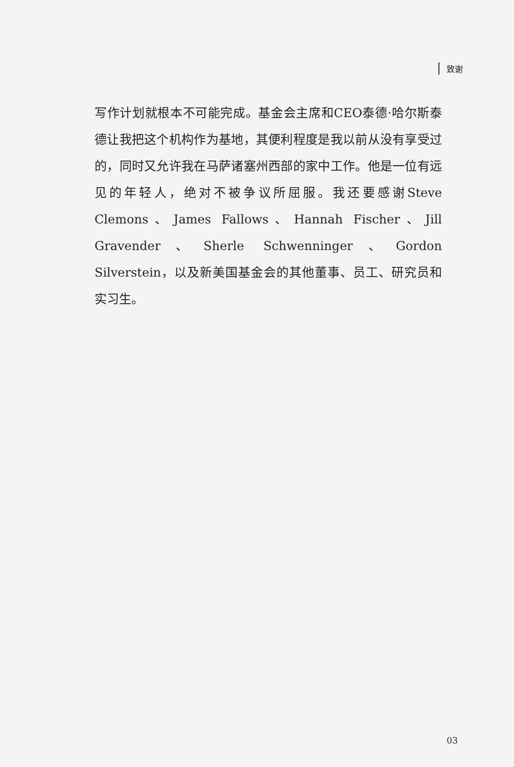致谢
写作计划就根本不可能完成。基金会主席和CEO泰德·哈尔斯泰德让我把这个机构作为基地，其便利程度是我以前从没有享受过的，同时又允许我在马萨诸塞州西部的家中工作。他是一位有远见的年轻人，绝对不被争议所屈服。我还要感谢Steve Clemons、James Fallows、Hannah Fischer、Jill Gravender、Sherle Schwenninger、Gordon Silverstein，以及新美国基金会的其他董事、员工、研究员和实习生。
03